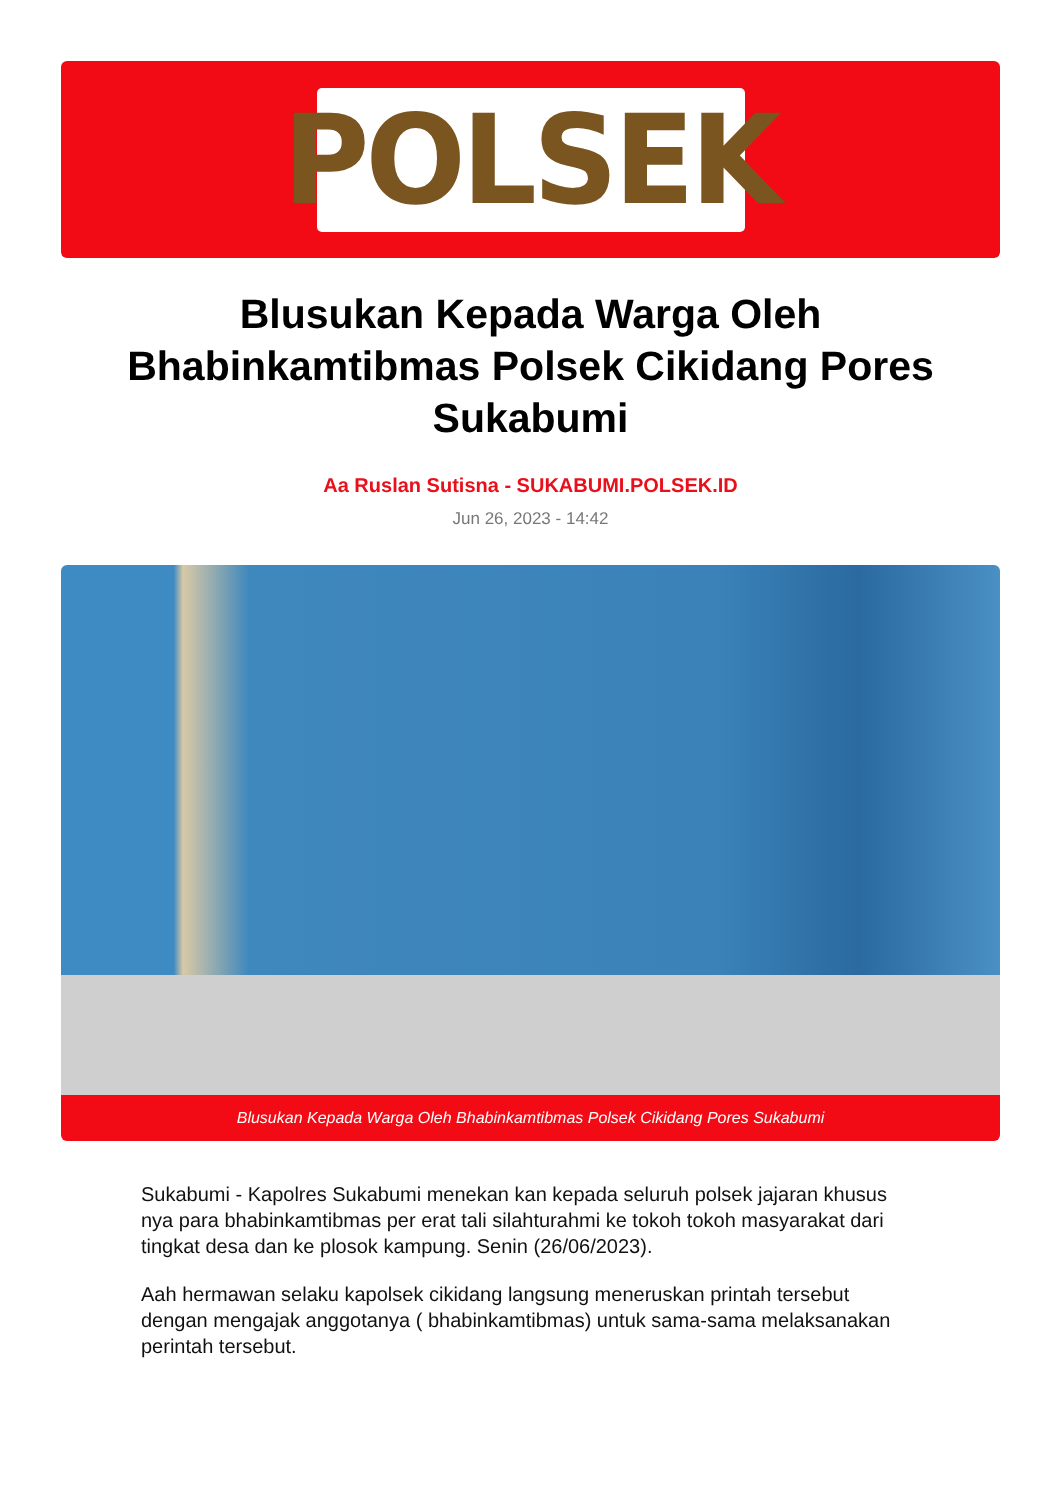POLSEK
Blusukan Kepada Warga Oleh Bhabinkamtibmas Polsek Cikidang Pores Sukabumi
Aa Ruslan Sutisna - SUKABUMI.POLSEK.ID
Jun 26, 2023 - 14:42
Blusukan Kepada Warga Oleh Bhabinkamtibmas Polsek Cikidang Pores Sukabumi
Sukabumi - Kapolres Sukabumi menekan kan kepada seluruh polsek jajaran khusus nya para bhabinkamtibmas per erat tali silahturahmi ke tokoh tokoh masyarakat dari tingkat desa dan ke plosok kampung. Senin (26/06/2023).
Aah hermawan selaku kapolsek cikidang langsung meneruskan printah tersebut dengan mengajak anggotanya ( bhabinkamtibmas) untuk sama-sama melaksanakan perintah tersebut.